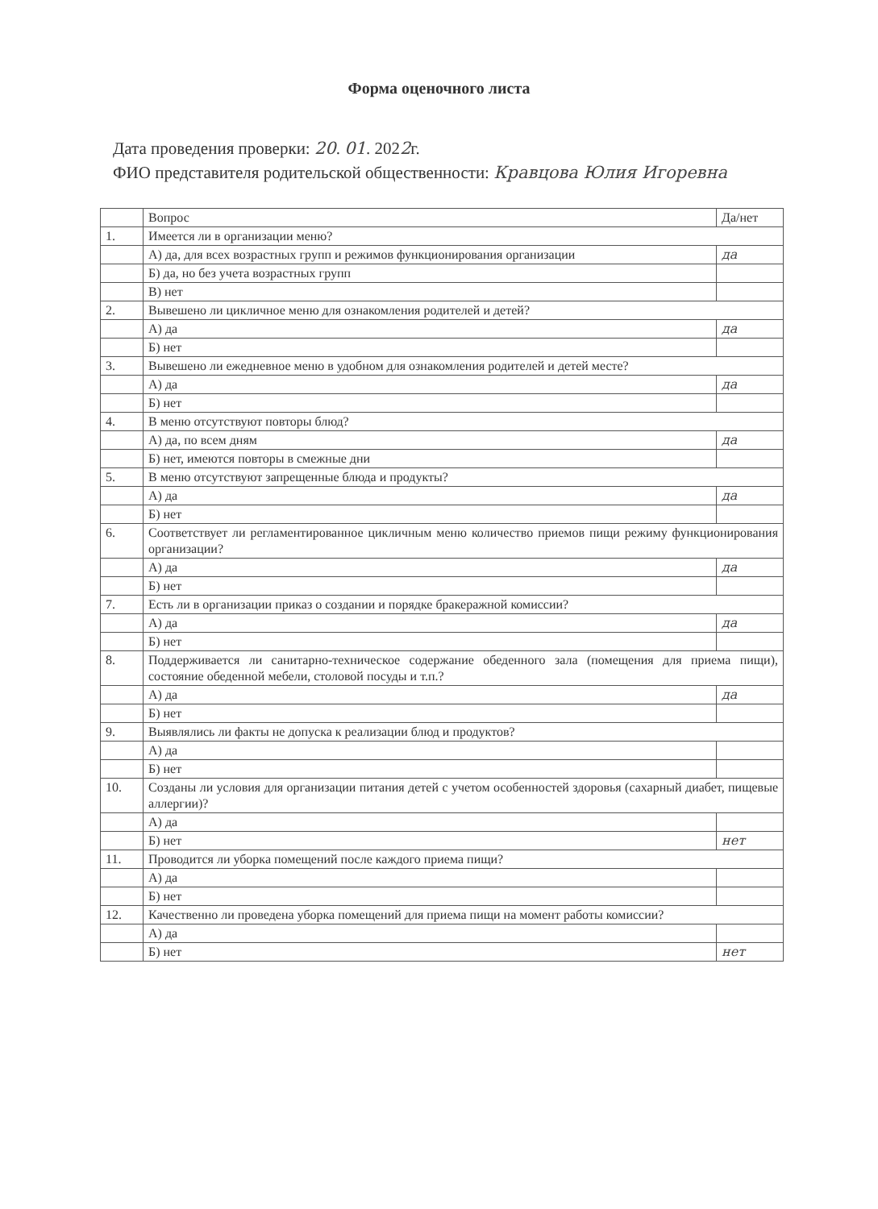Форма оценочного листа
Дата проведения проверки: 20. 01. 2022г.
ФИО представителя родительской общественности: Кравцова Юлия Игоревна
| | Вопрос | Да/нет |
| --- | --- | --- |
| 1. | Имеется ли в организации меню? | |
| | А) да, для всех возрастных групп и режимов функционирования организации | да |
| | Б) да, но без учета возрастных групп | |
| | В) нет | |
| 2. | Вывешено ли цикличное меню для ознакомления родителей и детей? | |
| | А) да | да |
| | Б) нет | |
| 3. | Вывешено ли ежедневное меню в удобном для ознакомления родителей и детей месте? | |
| | А) да | да |
| | Б) нет | |
| 4. | В меню отсутствуют повторы блюд? | |
| | А) да, по всем дням | да |
| | Б) нет, имеются повторы в смежные дни | |
| 5. | В меню отсутствуют запрещенные блюда и продукты? | |
| | А) да | да |
| | Б) нет | |
| 6. | Соответствует ли регламентированное цикличным меню количество приемов пищи режиму функционирования организации? | |
| | А) да | да |
| | Б) нет | |
| 7. | Есть ли в организации приказ о создании и порядке бракеражной комиссии? | |
| | А) да | да |
| | Б) нет | |
| 8. | Поддерживается ли санитарно-техническое содержание обеденного зала (помещения для приема пищи), состояние обеденной мебели, столовой посуды и т.п.? | |
| | А) да | да |
| | Б) нет | |
| 9. | Выявлялись ли факты не допуска к реализации блюд и продуктов? | |
| | А) да | |
| | Б) нет | |
| 10. | Созданы ли условия для организации питания детей с учетом особенностей здоровья (сахарный диабет, пищевые аллергии)? | |
| | А) да | |
| | Б) нет | нет |
| 11. | Проводится ли уборка помещений после каждого приема пищи? | |
| | А) да | |
| | Б) нет | |
| 12. | Качественно ли проведена уборка помещений для приема пищи на момент работы комиссии? | |
| | А) да | |
| | Б) нет | нет |